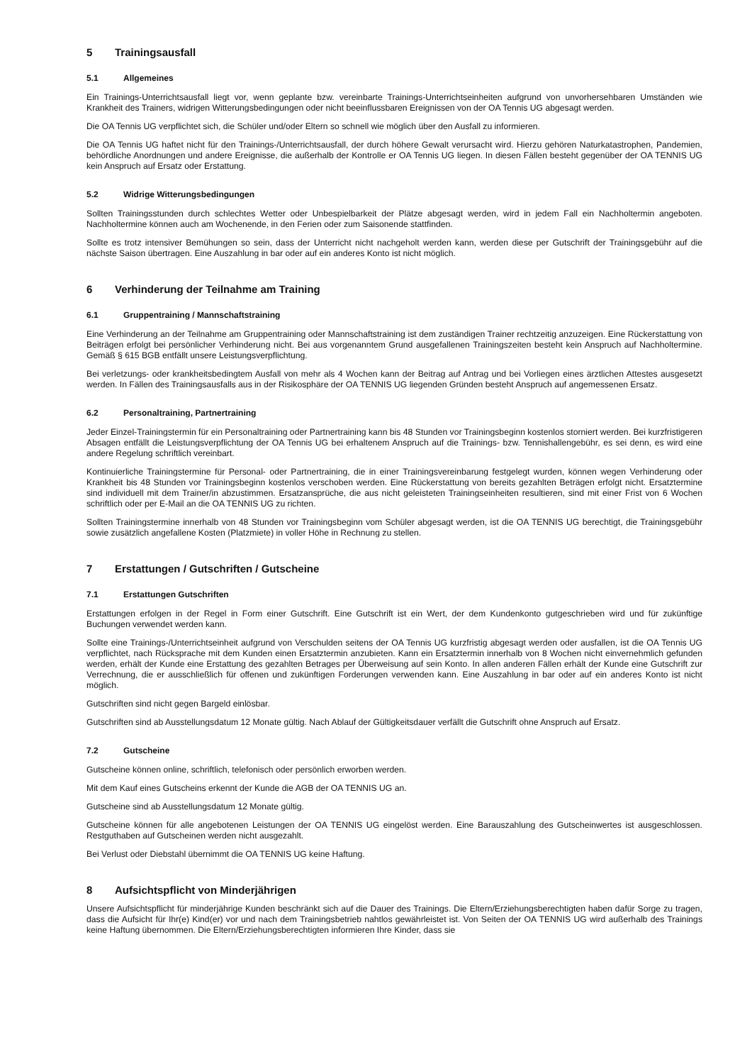5 Trainingsausfall
5.1 Allgemeines
Ein Trainings-Unterrichtsausfall liegt vor, wenn geplante bzw. vereinbarte Trainings-Unterrichtseinheiten aufgrund von unvorhersehbaren Umständen wie Krankheit des Trainers, widrigen Witterungsbedingungen oder nicht beeinflussbaren Ereignissen von der OA Tennis UG abgesagt werden.
Die OA Tennis UG verpflichtet sich, die Schüler und/oder Eltern so schnell wie möglich über den Ausfall zu informieren.
Die OA Tennis UG haftet nicht für den Trainings-/Unterrichtsausfall, der durch höhere Gewalt verursacht wird. Hierzu gehören Naturkatastrophen, Pandemien, behördliche Anordnungen und andere Ereignisse, die außerhalb der Kontrolle er OA Tennis UG liegen. In diesen Fällen besteht gegenüber der OA TENNIS UG kein Anspruch auf Ersatz oder Erstattung.
5.2 Widrige Witterungsbedingungen
Sollten Trainingsstunden durch schlechtes Wetter oder Unbespielbarkeit der Plätze abgesagt werden, wird in jedem Fall ein Nachholtermin angeboten. Nachholtermine können auch am Wochenende, in den Ferien oder zum Saisonende stattfinden.
Sollte es trotz intensiver Bemühungen so sein, dass der Unterricht nicht nachgeholt werden kann, werden diese per Gutschrift der Trainingsgebühr auf die nächste Saison übertragen. Eine Auszahlung in bar oder auf ein anderes Konto ist nicht möglich.
6 Verhinderung der Teilnahme am Training
6.1 Gruppentraining / Mannschaftstraining
Eine Verhinderung an der Teilnahme am Gruppentraining oder Mannschaftstraining ist dem zuständigen Trainer rechtzeitig anzuzeigen. Eine Rückerstattung von Beiträgen erfolgt bei persönlicher Verhinderung nicht. Bei aus vorgenanntem Grund ausgefallenen Trainingszeiten besteht kein Anspruch auf Nachholtermine. Gemäß § 615 BGB entfällt unsere Leistungsverpflichtung.
Bei verletzungs- oder krankheitsbedingtem Ausfall von mehr als 4 Wochen kann der Beitrag auf Antrag und bei Vorliegen eines ärztlichen Attestes ausgesetzt werden. In Fällen des Trainingsausfalls aus in der Risikosphäre der OA TENNIS UG liegenden Gründen besteht Anspruch auf angemessenen Ersatz.
6.2 Personaltraining, Partnertraining
Jeder Einzel-Trainingstermin für ein Personaltraining oder Partnertraining kann bis 48 Stunden vor Trainingsbeginn kostenlos storniert werden. Bei kurzfristigeren Absagen entfällt die Leistungsverpflichtung der OA Tennis UG bei erhaltenem Anspruch auf die Trainings- bzw. Tennishallengebühr, es sei denn, es wird eine andere Regelung schriftlich vereinbart.
Kontinuierliche Trainingstermine für Personal- oder Partnertraining, die in einer Trainingsvereinbarung festgelegt wurden, können wegen Verhinderung oder Krankheit bis 48 Stunden vor Trainingsbeginn kostenlos verschoben werden. Eine Rückerstattung von bereits gezahlten Beträgen erfolgt nicht. Ersatztermine sind individuell mit dem Trainer/in abzustimmen. Ersatzansprüche, die aus nicht geleisteten Trainingseinheiten resultieren, sind mit einer Frist von 6 Wochen schriftlich oder per E-Mail an die OA TENNIS UG zu richten.
Sollten Trainingstermine innerhalb von 48 Stunden vor Trainingsbeginn vom Schüler abgesagt werden, ist die OA TENNIS UG berechtigt, die Trainingsgebühr sowie zusätzlich angefallene Kosten (Platzmiete) in voller Höhe in Rechnung zu stellen.
7 Erstattungen / Gutschriften / Gutscheine
7.1 Erstattungen Gutschriften
Erstattungen erfolgen in der Regel in Form einer Gutschrift. Eine Gutschrift ist ein Wert, der dem Kundenkonto gutgeschrieben wird und für zukünftige Buchungen verwendet werden kann.
Sollte eine Trainings-/Unterrichtseinheit aufgrund von Verschulden seitens der OA Tennis UG kurzfristig abgesagt werden oder ausfallen, ist die OA Tennis UG verpflichtet, nach Rücksprache mit dem Kunden einen Ersatztermin anzubieten. Kann ein Ersatztermin innerhalb von 8 Wochen nicht einvernehmlich gefunden werden, erhält der Kunde eine Erstattung des gezahlten Betrages per Überweisung auf sein Konto. In allen anderen Fällen erhält der Kunde eine Gutschrift zur Verrechnung, die er ausschließlich für offenen und zukünftigen Forderungen verwenden kann. Eine Auszahlung in bar oder auf ein anderes Konto ist nicht möglich.
Gutschriften sind nicht gegen Bargeld einlösbar.
Gutschriften sind ab Ausstellungsdatum 12 Monate gültig. Nach Ablauf der Gültigkeitsdauer verfällt die Gutschrift ohne Anspruch auf Ersatz.
7.2 Gutscheine
Gutscheine können online, schriftlich, telefonisch oder persönlich erworben werden.
Mit dem Kauf eines Gutscheins erkennt der Kunde die AGB der OA TENNIS UG an.
Gutscheine sind ab Ausstellungsdatum 12 Monate gültig.
Gutscheine können für alle angebotenen Leistungen der OA TENNIS UG eingelöst werden. Eine Barauszahlung des Gutscheinwertes ist ausgeschlossen. Restguthaben auf Gutscheinen werden nicht ausgezahlt.
Bei Verlust oder Diebstahl übernimmt die OA TENNIS UG keine Haftung.
8 Aufsichtspflicht von Minderjährigen
Unsere Aufsichtspflicht für minderjährige Kunden beschränkt sich auf die Dauer des Trainings. Die Eltern/Erziehungsberechtigten haben dafür Sorge zu tragen, dass die Aufsicht für Ihr(e) Kind(er) vor und nach dem Trainingsbetrieb nahtlos gewährleistet ist. Von Seiten der OA TENNIS UG wird außerhalb des Trainings keine Haftung übernommen. Die Eltern/Erziehungsberechtigten informieren Ihre Kinder, dass sie